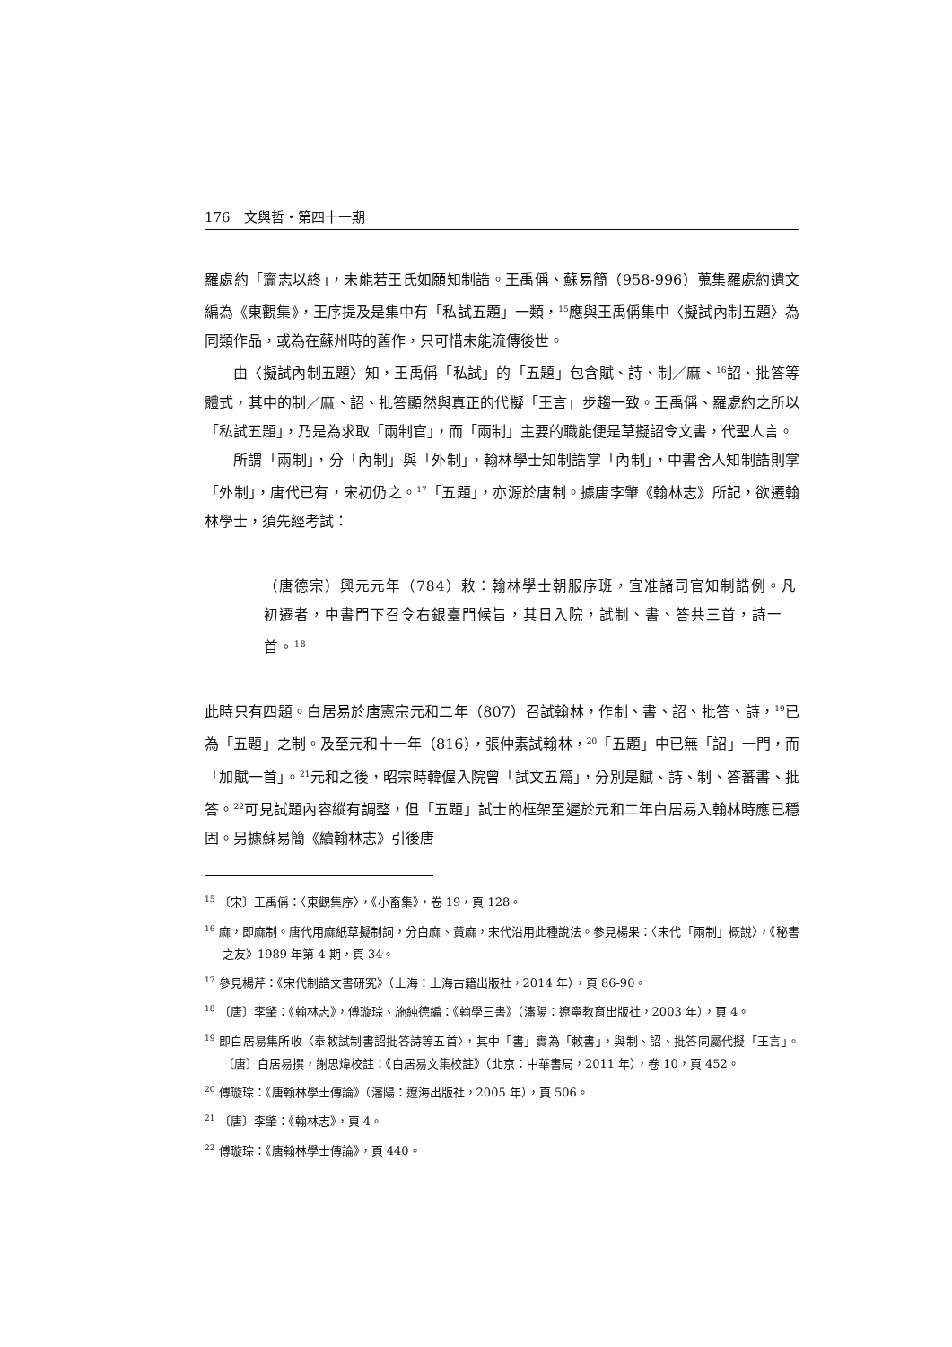176　文與哲・第四十一期
羅處約「齎志以終」，未能若王氏如願知制誥。王禹偁、蘇易簡（958-996）蒐集羅處約遺文編為《東觀集》，王序提及是集中有「私試五題」一類，<sup>15</sup>應與王禹偁集中〈擬試內制五題〉為同類作品，或為在蘇州時的舊作，只可惜未能流傳後世。
由〈擬試內制五題〉知，王禹偁「私試」的「五題」包含賦、詩、制／麻、<sup>16</sup>詔、批答等體式，其中的制／麻、詔、批答顯然與真正的代擬「王言」步趨一致。王禹偁、羅處約之所以「私試五題」，乃是為求取「兩制官」，而「兩制」主要的職能便是草擬詔令文書，代聖人言。
所謂「兩制」，分「內制」與「外制」，翰林學士知制誥掌「內制」，中書舍人知制誥則掌「外制」，唐代已有，宋初仍之。<sup>17</sup>「五題」，亦源於唐制。據唐李肇《翰林志》所記，欲遷翰林學士，須先經考試：
（唐德宗）興元元年（784）敕：翰林學士朝服序班，宜准諸司官知制誥例。凡初遷者，中書門下召令右銀臺門候旨，其日入院，試制、書、答共三首，詩一首。<sup>18</sup>
此時只有四題。白居易於唐憲宗元和二年（807）召試翰林，作制、書、詔、批答、詩，<sup>19</sup>已為「五題」之制。及至元和十一年（816），張仲素試翰林，<sup>20</sup>「五題」中已無「詔」一門，而「加賦一首」。<sup>21</sup>元和之後，昭宗時韓偓入院曾「試文五篇」，分別是賦、詩、制、答蕃書、批答。<sup>22</sup>可見試題內容縱有調整，但「五題」試士的框架至遲於元和二年白居易入翰林時應已穩固。另據蘇易簡《續翰林志》引後唐
<sup>15</sup> 〔宋〕王禹偁：〈東觀集序〉，《小畜集》，卷 19，頁 128。
<sup>16</sup> 麻，即麻制。唐代用麻紙草擬制詞，分白麻、黃麻，宋代沿用此種說法。參見楊果：〈宋代「兩制」概說〉，《秘書之友》1989 年第 4 期，頁 34。
<sup>17</sup> 參見楊芹：《宋代制誥文書研究》（上海：上海古籍出版社，2014 年），頁 86-90。
<sup>18</sup> 〔唐〕李肇：《翰林志》，傅璇琮、施純德編：《翰學三書》（瀋陽：遼寧教育出版社，2003 年），頁 4。
<sup>19</sup> 即白居易集所收〈奉敕試制書詔批答詩等五首〉，其中「書」實為「敕書」，與制、詔、批答同屬代擬「王言」。〔唐〕白居易撰，謝思煒校註：《白居易文集校註》（北京：中華書局，2011 年），卷 10，頁 452。
<sup>20</sup> 傅璇琮：《唐翰林學士傳論》（瀋陽：遼海出版社，2005 年），頁 506。
<sup>21</sup> 〔唐〕李肇：《翰林志》，頁 4。
<sup>22</sup> 傅璇琮：《唐翰林學士傳論》，頁 440。